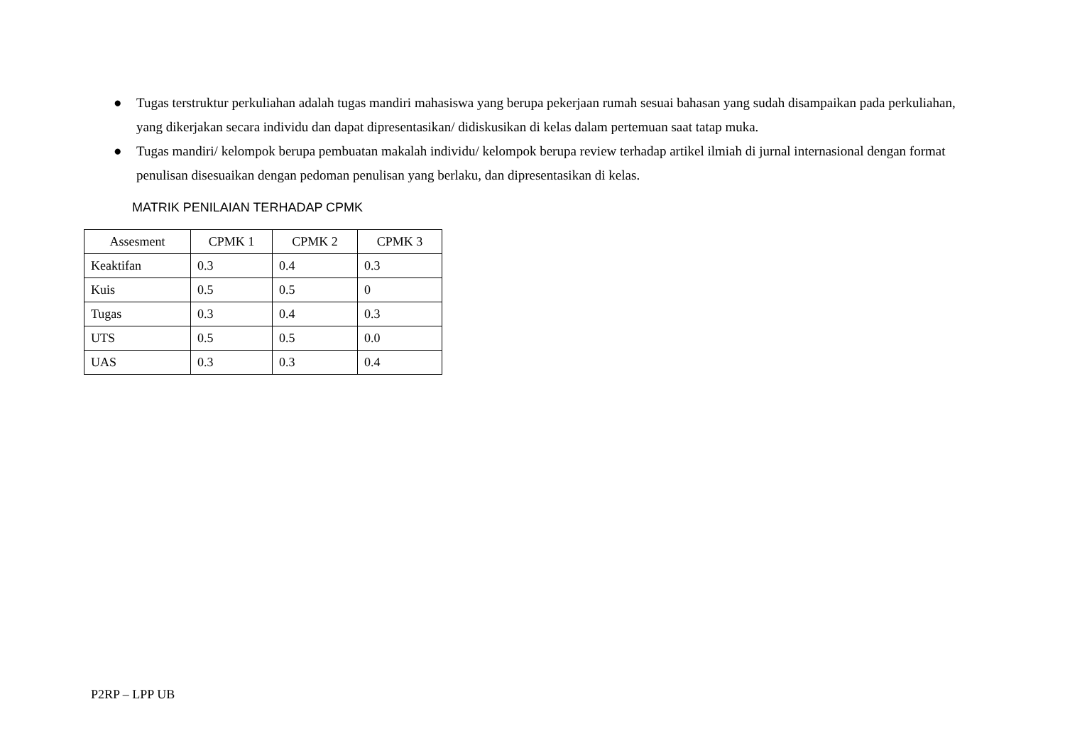● Tugas terstruktur perkuliahan adalah tugas mandiri mahasiswa yang berupa pekerjaan rumah sesuai bahasan yang sudah disampaikan pada perkuliahan, yang dikerjakan secara individu dan dapat dipresentasikan/ didiskusikan di kelas dalam pertemuan saat tatap muka.
● Tugas mandiri/ kelompok berupa pembuatan makalah individu/ kelompok berupa review terhadap artikel ilmiah di jurnal internasional dengan format penulisan disesuaikan dengan pedoman penulisan yang berlaku, dan dipresentasikan di kelas.
MATRIK PENILAIAN TERHADAP CPMK
| Assesment | CPMK 1 | CPMK 2 | CPMK 3 |
| --- | --- | --- | --- |
| Keaktifan | 0.3 | 0.4 | 0.3 |
| Kuis | 0.5 | 0.5 | 0 |
| Tugas | 0.3 | 0.4 | 0.3 |
| UTS | 0.5 | 0.5 | 0.0 |
| UAS | 0.3 | 0.3 | 0.4 |
P2RP – LPP UB